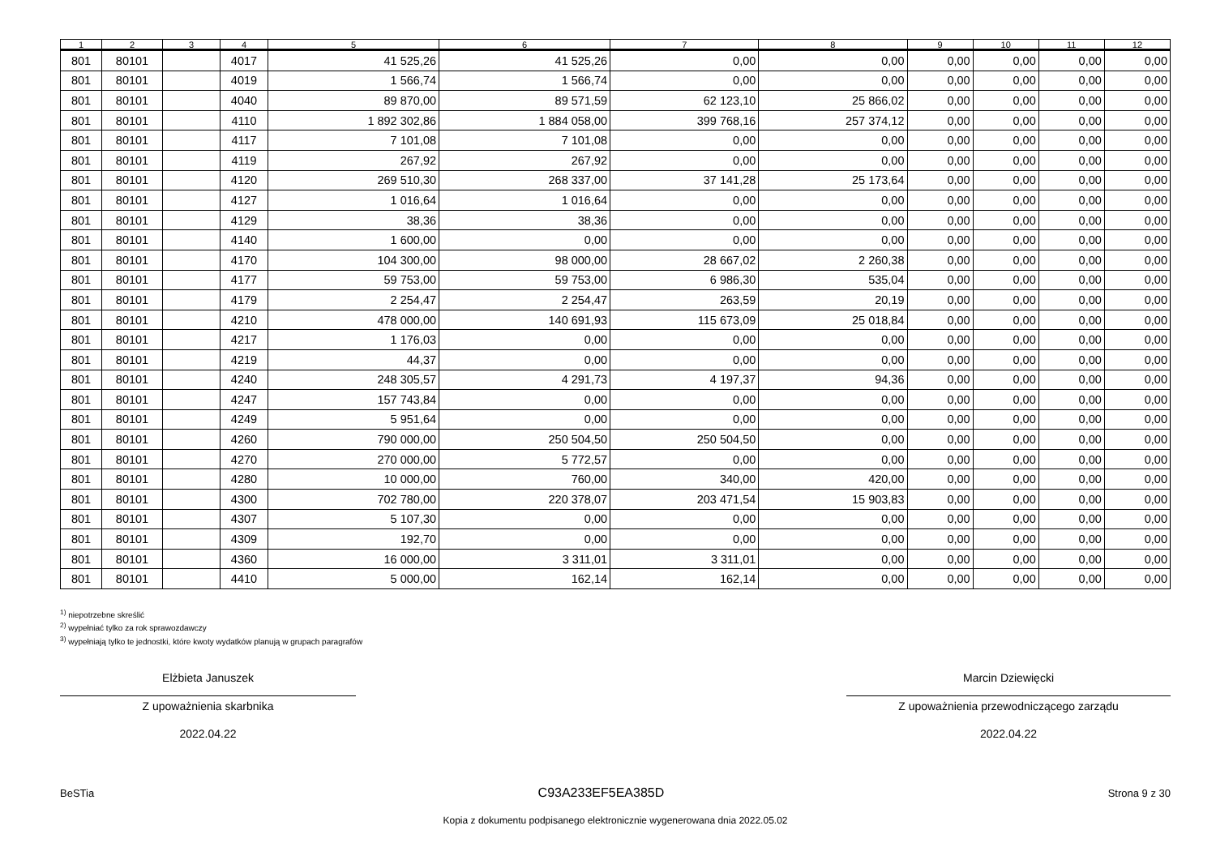| 1 | 2 | 3 | 4 | 5 | 6 | 7 | 8 | 9 | 10 | 11 | 12 |
| --- | --- | --- | --- | --- | --- | --- | --- | --- | --- | --- | --- |
| 801 | 80101 | | 4017 | 41 525,26 | 41 525,26 | 0,00 | 0,00 | 0,00 | 0,00 | 0,00 | 0,00 |
| 801 | 80101 | | 4019 | 1 566,74 | 1 566,74 | 0,00 | 0,00 | 0,00 | 0,00 | 0,00 | 0,00 |
| 801 | 80101 | | 4040 | 89 870,00 | 89 571,59 | 62 123,10 | 25 866,02 | 0,00 | 0,00 | 0,00 | 0,00 |
| 801 | 80101 | | 4110 | 1 892 302,86 | 1 884 058,00 | 399 768,16 | 257 374,12 | 0,00 | 0,00 | 0,00 | 0,00 |
| 801 | 80101 | | 4117 | 7 101,08 | 7 101,08 | 0,00 | 0,00 | 0,00 | 0,00 | 0,00 | 0,00 |
| 801 | 80101 | | 4119 | 267,92 | 267,92 | 0,00 | 0,00 | 0,00 | 0,00 | 0,00 | 0,00 |
| 801 | 80101 | | 4120 | 269 510,30 | 268 337,00 | 37 141,28 | 25 173,64 | 0,00 | 0,00 | 0,00 | 0,00 |
| 801 | 80101 | | 4127 | 1 016,64 | 1 016,64 | 0,00 | 0,00 | 0,00 | 0,00 | 0,00 | 0,00 |
| 801 | 80101 | | 4129 | 38,36 | 38,36 | 0,00 | 0,00 | 0,00 | 0,00 | 0,00 | 0,00 |
| 801 | 80101 | | 4140 | 1 600,00 | 0,00 | 0,00 | 0,00 | 0,00 | 0,00 | 0,00 | 0,00 |
| 801 | 80101 | | 4170 | 104 300,00 | 98 000,00 | 28 667,02 | 2 260,38 | 0,00 | 0,00 | 0,00 | 0,00 |
| 801 | 80101 | | 4177 | 59 753,00 | 59 753,00 | 6 986,30 | 535,04 | 0,00 | 0,00 | 0,00 | 0,00 |
| 801 | 80101 | | 4179 | 2 254,47 | 2 254,47 | 263,59 | 20,19 | 0,00 | 0,00 | 0,00 | 0,00 |
| 801 | 80101 | | 4210 | 478 000,00 | 140 691,93 | 115 673,09 | 25 018,84 | 0,00 | 0,00 | 0,00 | 0,00 |
| 801 | 80101 | | 4217 | 1 176,03 | 0,00 | 0,00 | 0,00 | 0,00 | 0,00 | 0,00 | 0,00 |
| 801 | 80101 | | 4219 | 44,37 | 0,00 | 0,00 | 0,00 | 0,00 | 0,00 | 0,00 | 0,00 |
| 801 | 80101 | | 4240 | 248 305,57 | 4 291,73 | 4 197,37 | 94,36 | 0,00 | 0,00 | 0,00 | 0,00 |
| 801 | 80101 | | 4247 | 157 743,84 | 0,00 | 0,00 | 0,00 | 0,00 | 0,00 | 0,00 | 0,00 |
| 801 | 80101 | | 4249 | 5 951,64 | 0,00 | 0,00 | 0,00 | 0,00 | 0,00 | 0,00 | 0,00 |
| 801 | 80101 | | 4260 | 790 000,00 | 250 504,50 | 250 504,50 | 0,00 | 0,00 | 0,00 | 0,00 | 0,00 |
| 801 | 80101 | | 4270 | 270 000,00 | 5 772,57 | 0,00 | 0,00 | 0,00 | 0,00 | 0,00 | 0,00 |
| 801 | 80101 | | 4280 | 10 000,00 | 760,00 | 340,00 | 420,00 | 0,00 | 0,00 | 0,00 | 0,00 |
| 801 | 80101 | | 4300 | 702 780,00 | 220 378,07 | 203 471,54 | 15 903,83 | 0,00 | 0,00 | 0,00 | 0,00 |
| 801 | 80101 | | 4307 | 5 107,30 | 0,00 | 0,00 | 0,00 | 0,00 | 0,00 | 0,00 | 0,00 |
| 801 | 80101 | | 4309 | 192,70 | 0,00 | 0,00 | 0,00 | 0,00 | 0,00 | 0,00 | 0,00 |
| 801 | 80101 | | 4360 | 16 000,00 | 3 311,01 | 3 311,01 | 0,00 | 0,00 | 0,00 | 0,00 | 0,00 |
| 801 | 80101 | | 4410 | 5 000,00 | 162,14 | 162,14 | 0,00 | 0,00 | 0,00 | 0,00 | 0,00 |
<sup>1)</sup> niepotrzebne skreślić
<sup>2)</sup> wypełniać tylko za rok sprawozdawczy
<sup>3)</sup> wypełniają tylko te jednostki, które kwoty wydatków planują w grupach paragrafów
Elżbieta Januszek
Z upoważnienia skarbnika
2022.04.22
Marcin Dziewięcki
Z upoważnienia przewodniczącego zarządu
2022.04.22
BeSTia C93A233EF5EA385D Strona 9 z 30
Kopia z dokumentu podpisanego elektronicznie wygenerowana dnia 2022.05.02